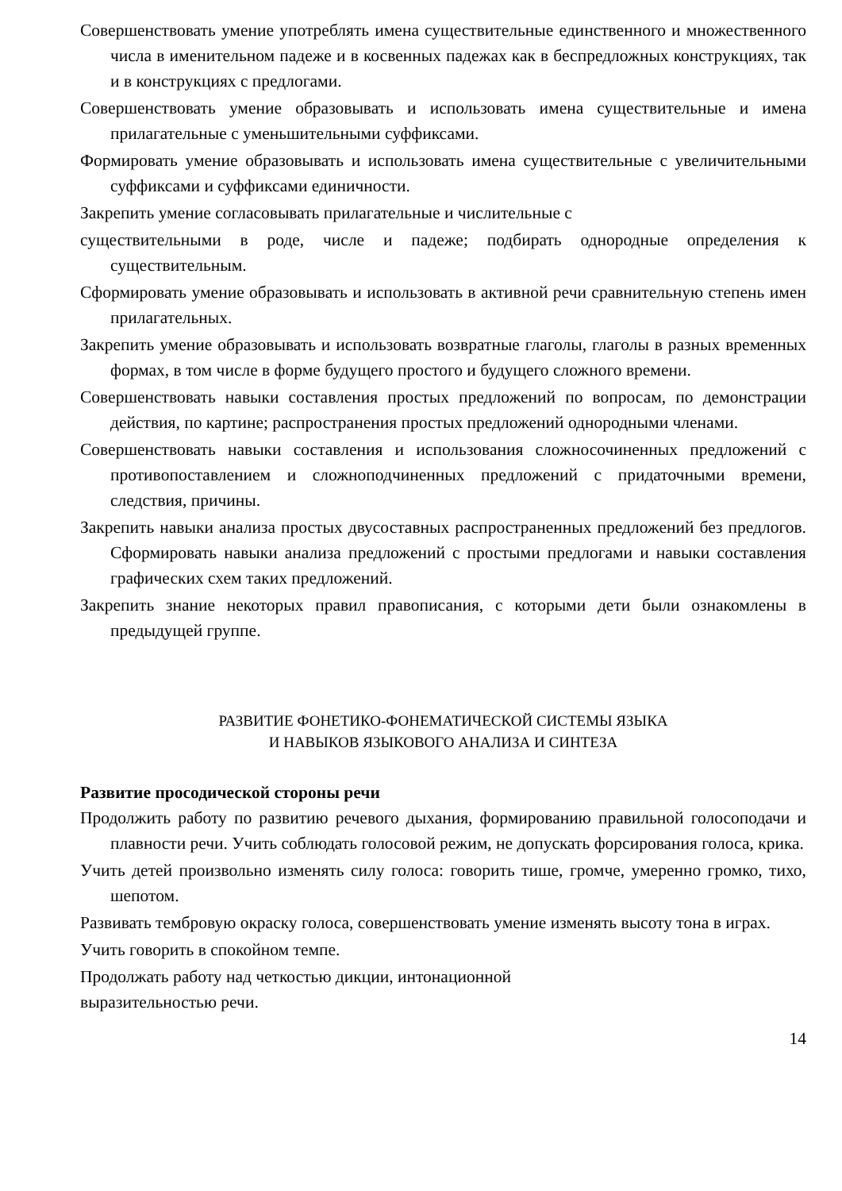Совершенствовать умение употреблять имена существительные единственного и множественного числа в именительном падеже и в косвенных падежах как в беспредложных конструкциях, так и в конструкциях с предлогами.
Совершенствовать умение образовывать и использовать имена существительные и имена прилагательные с уменьшительными суффиксами.
Формировать умение образовывать и использовать имена существительные с увеличительными суффиксами и суффиксами единичности.
Закрепить умение согласовывать прилагательные и числительные с
существительными в роде, числе и падеже; подбирать однородные определения к существительным.
Сформировать умение образовывать и использовать в активной речи сравнительную степень имен прилагательных.
Закрепить умение образовывать и использовать возвратные глаголы, глаголы в разных временных формах, в том числе в форме будущего простого и будущего сложного времени.
Совершенствовать навыки составления простых предложений по вопросам, по демонстрации действия, по картине; распространения простых предложений однородными членами.
Совершенствовать навыки составления и использования сложносочиненных предложений с противопоставлением и сложноподчиненных предложений с придаточными времени, следствия, причины.
Закрепить навыки анализа простых двусоставных распространенных предложений без предлогов. Сформировать навыки анализа предложений с простыми предлогами и навыки составления графических схем таких предложений.
Закрепить знание некоторых правил правописания, с которыми дети были ознакомлены в предыдущей группе.
РАЗВИТИЕ ФОНЕТИКО-ФОНЕМАТИЧЕСКОЙ СИСТЕМЫ ЯЗЫКА
И НАВЫКОВ ЯЗЫКОВОГО АНАЛИЗА И СИНТЕЗА
Развитие просодической стороны речи
Продолжить работу по развитию речевого дыхания, формированию правильной голосоподачи и плавности речи. Учить соблюдать голосовой режим, не допускать форсирования голоса, крика.
Учить детей произвольно изменять силу голоса: говорить тише, громче, умеренно громко, тихо, шепотом.
Развивать тембровую окраску голоса, совершенствовать умение изменять высоту тона в играх.
Учить говорить в спокойном темпе.
Продолжать работу над четкостью дикции, интонационной
выразительностью речи.
14